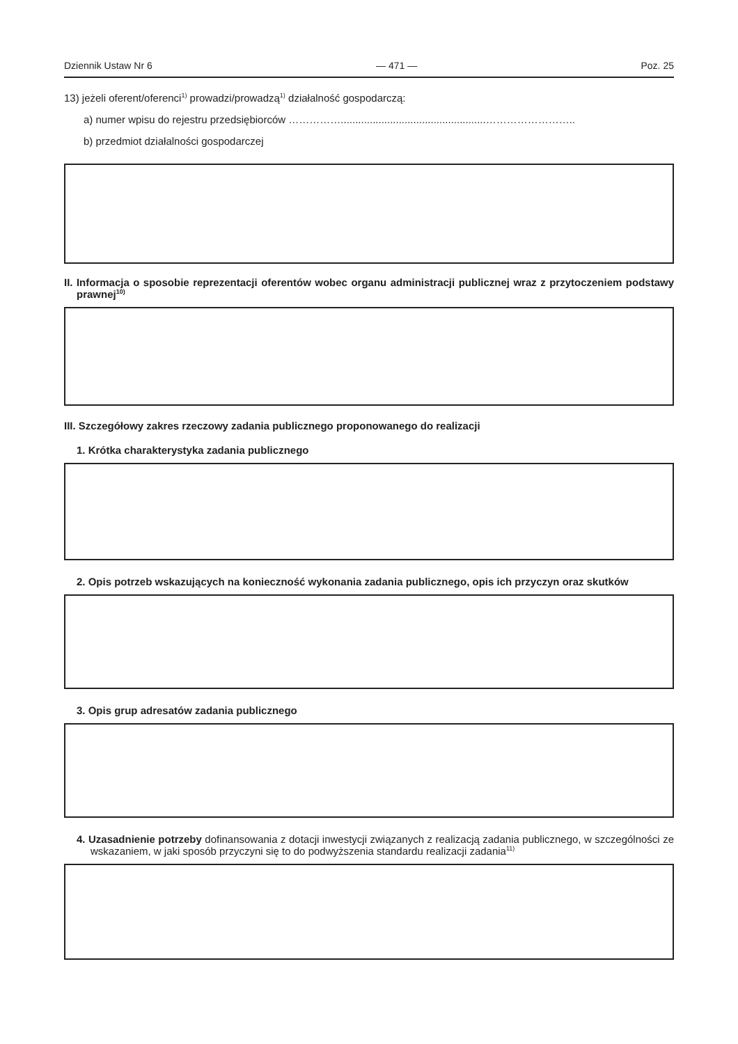Dziennik Ustaw Nr 6 — 471 — Poz. 25
13) jeżeli oferent/oferenci<sup>1)</sup> prowadzi/prowadzą<sup>1)</sup> działalność gospodarczą:
a) numer wpisu do rejestru przedsiębiorców ……………..................................................……………………..
b) przedmiot działalności gospodarczej
II. Informacja o sposobie reprezentacji oferentów wobec organu administracji publicznej wraz z przytoczeniem podstawy prawnej<sup>10)</sup>
III. Szczegółowy zakres rzeczowy zadania publicznego proponowanego do realizacji
1. Krótka charakterystyka zadania publicznego
2. Opis potrzeb wskazujących na konieczność wykonania zadania publicznego, opis ich przyczyn oraz skutków
3. Opis grup adresatów zadania publicznego
4. Uzasadnienie potrzeby dofinansowania z dotacji inwestycji związanych z realizacją zadania publicznego, w szczególności ze wskazaniem, w jaki sposób przyczyni się to do podwyższenia standardu realizacji zadania<sup>11)</sup>